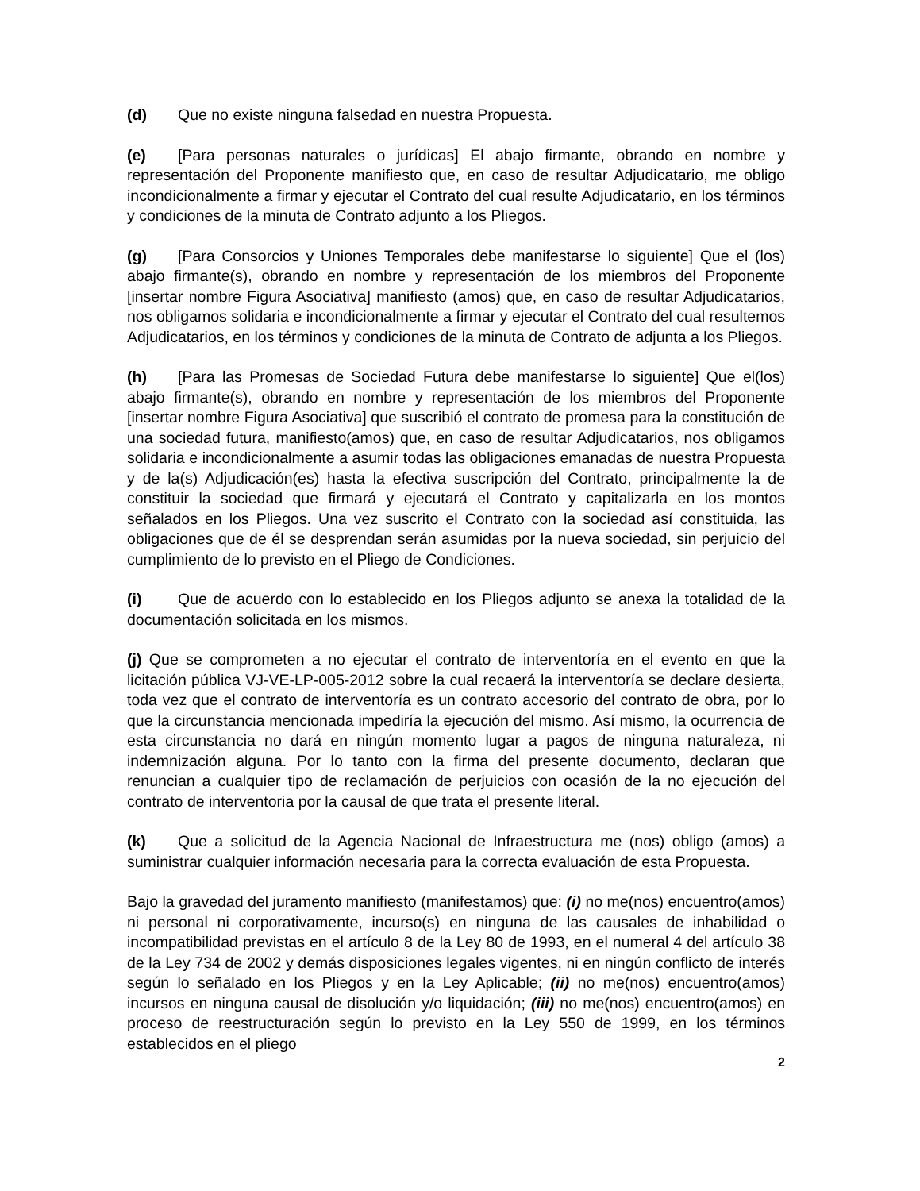(d) Que no existe ninguna falsedad en nuestra Propuesta.
(e) [Para personas naturales o jurídicas] El abajo firmante, obrando en nombre y representación del Proponente manifiesto que, en caso de resultar Adjudicatario, me obligo incondicionalmente a firmar y ejecutar el Contrato del cual resulte Adjudicatario, en los términos y condiciones de la minuta de Contrato adjunto a los Pliegos.
(g) [Para Consorcios y Uniones Temporales debe manifestarse lo siguiente] Que el (los) abajo firmante(s), obrando en nombre y representación de los miembros del Proponente [insertar nombre Figura Asociativa] manifiesto (amos) que, en caso de resultar Adjudicatarios, nos obligamos solidaria e incondicionalmente a firmar y ejecutar el Contrato del cual resultemos Adjudicatarios, en los términos y condiciones de la minuta de Contrato de adjunta a los Pliegos.
(h) [Para las Promesas de Sociedad Futura debe manifestarse lo siguiente] Que el(los) abajo firmante(s), obrando en nombre y representación de los miembros del Proponente [insertar nombre Figura Asociativa] que suscribió el contrato de promesa para la constitución de una sociedad futura, manifiesto(amos) que, en caso de resultar Adjudicatarios, nos obligamos solidaria e incondicionalmente a asumir todas las obligaciones emanadas de nuestra Propuesta y de la(s) Adjudicación(es) hasta la efectiva suscripción del Contrato, principalmente la de constituir la sociedad que firmará y ejecutará el Contrato y capitalizarla en los montos señalados en los Pliegos. Una vez suscrito el Contrato con la sociedad así constituida, las obligaciones que de él se desprendan serán asumidas por la nueva sociedad, sin perjuicio del cumplimiento de lo previsto en el Pliego de Condiciones.
(i) Que de acuerdo con lo establecido en los Pliegos adjunto se anexa la totalidad de la documentación solicitada en los mismos.
(j) Que se comprometen a no ejecutar el contrato de interventoría en el evento en que la licitación pública VJ-VE-LP-005-2012 sobre la cual recaerá la interventoría se declare desierta, toda vez que el contrato de interventoría es un contrato accesorio del contrato de obra, por lo que la circunstancia mencionada impediría la ejecución del mismo. Así mismo, la ocurrencia de esta circunstancia no dará en ningún momento lugar a pagos de ninguna naturaleza, ni indemnización alguna. Por lo tanto con la firma del presente documento, declaran que renuncian a cualquier tipo de reclamación de perjuicios con ocasión de la no ejecución del contrato de interventoria por la causal de que trata el presente literal.
(k) Que a solicitud de la Agencia Nacional de Infraestructura me (nos) obligo (amos) a suministrar cualquier información necesaria para la correcta evaluación de esta Propuesta.
Bajo la gravedad del juramento manifiesto (manifestamos) que: (i) no me(nos) encuentro(amos) ni personal ni corporativamente, incurso(s) en ninguna de las causales de inhabilidad o incompatibilidad previstas en el artículo 8 de la Ley 80 de 1993, en el numeral 4 del artículo 38 de la Ley 734 de 2002 y demás disposiciones legales vigentes, ni en ningún conflicto de interés según lo señalado en los Pliegos y en la Ley Aplicable; (ii) no me(nos) encuentro(amos) incursos en ninguna causal de disolución y/o liquidación; (iii) no me(nos) encuentro(amos) en proceso de reestructuración según lo previsto en la Ley 550 de 1999, en los términos establecidos en el pliego
2